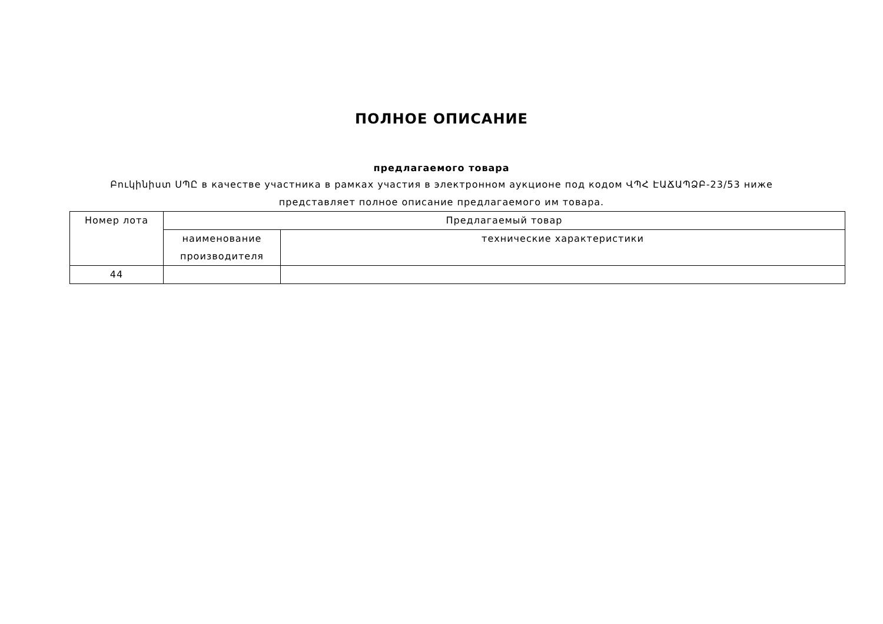ПОЛНОЕ ОПИСАНИЕ
предлагаемого товара
Բուկինիստ ՍՊԸ в качестве участника в рамках участия в электронном аукционе под кодом ՎՊՀ ԷԱՃԱՊՁԲ-23/53 ниже представляет полное описание предлагаемого им товара.
| Номер лота | Предлагаемый товар | |
| --- | --- | --- |
| | наименование производителя | технические характеристики |
| 44 | | |